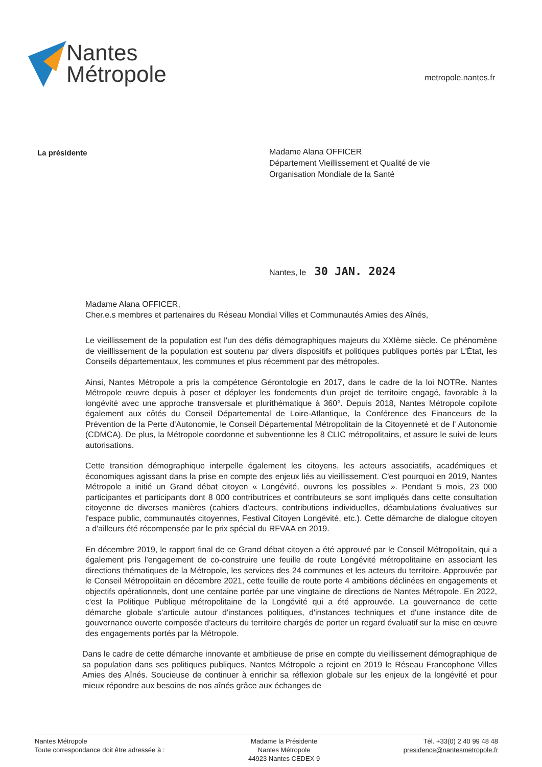Nantes
Métropole
metropole.nantes.fr
La présidente
Madame Alana OFFICER
Département Vieillissement et Qualité de vie
Organisation Mondiale de la Santé
Nantes, le 30 JAN. 2024
Madame Alana OFFICER,
Cher.e.s membres et partenaires du Réseau Mondial Villes et Communautés Amies des Aînés,
Le vieillissement de la population est l'un des défis démographiques majeurs du XXIème siècle. Ce phénomène de vieillissement de la population est soutenu par divers dispositifs et politiques publiques portés par L'État, les Conseils départementaux, les communes et plus récemment par des métropoles.
Ainsi, Nantes Métropole a pris la compétence Gérontologie en 2017, dans le cadre de la loi NOTRe. Nantes Métropole œuvre depuis à poser et déployer les fondements d'un projet de territoire engagé, favorable à la longévité avec une approche transversale et plurithématique à 360°. Depuis 2018, Nantes Métropole copilote également aux côtés du Conseil Départemental de Loire-Atlantique, la Conférence des Financeurs de la Prévention de la Perte d'Autonomie, le Conseil Départemental Métropolitain de la Citoyenneté et de l' Autonomie (CDMCA). De plus, la Métropole coordonne et subventionne les 8 CLIC métropolitains, et assure le suivi de leurs autorisations.
Cette transition démographique interpelle également les citoyens, les acteurs associatifs, académiques et économiques agissant dans la prise en compte des enjeux liés au vieillissement. C'est pourquoi en 2019, Nantes Métropole a initié un Grand débat citoyen « Longévité, ouvrons les possibles ». Pendant 5 mois, 23 000 participantes et participants dont 8 000 contributrices et contributeurs se sont impliqués dans cette consultation citoyenne de diverses manières (cahiers d'acteurs, contributions individuelles, déambulations évaluatives sur l'espace public, communautés citoyennes, Festival Citoyen Longévité, etc.). Cette démarche de dialogue citoyen a d'ailleurs été récompensée par le prix spécial du RFVAA en 2019.
En décembre 2019, le rapport final de ce Grand débat citoyen a été approuvé par le Conseil Métropolitain, qui a également pris l'engagement de co-construire une feuille de route Longévité métropolitaine en associant les directions thématiques de la Métropole, les services des 24 communes et les acteurs du territoire. Approuvée par le Conseil Métropolitain en décembre 2021, cette feuille de route porte 4 ambitions déclinées en engagements et objectifs opérationnels, dont une centaine portée par une vingtaine de directions de Nantes Métropole. En 2022, c'est la Politique Publique métropolitaine de la Longévité qui a été approuvée. La gouvernance de cette démarche globale s'articule autour d'instances politiques, d'instances techniques et d'une instance dite de gouvernance ouverte composée d'acteurs du territoire chargés de porter un regard évaluatif sur la mise en œuvre des engagements portés par la Métropole.
Dans le cadre de cette démarche innovante et ambitieuse de prise en compte du vieillissement démographique de sa population dans ses politiques publiques, Nantes Métropole a rejoint en 2019 le Réseau Francophone Villes Amies des Aînés. Soucieuse de continuer à enrichir sa réflexion globale sur les enjeux de la longévité et pour mieux répondre aux besoins de nos aînés grâce aux échanges de
Nantes Métropole
Toute correspondance doit être adressée à :
Madame la Présidente
Nantes Métropole
44923 Nantes CEDEX 9
Tél. +33(0) 2 40 99 48 48
presidence@nantesmetropole.fr